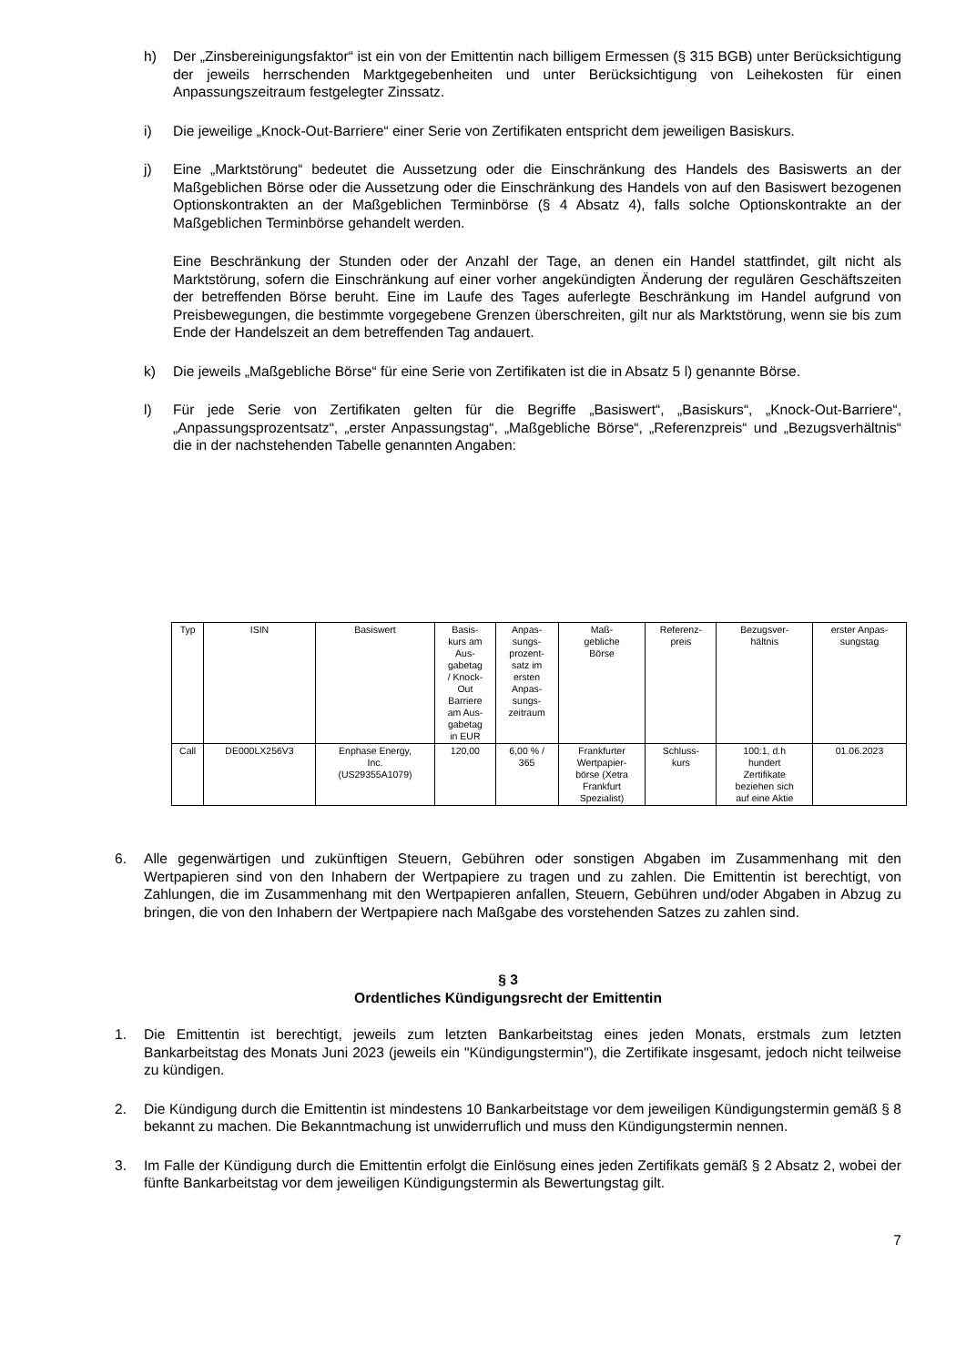h) Der „Zinsbereinigungsfaktor“ ist ein von der Emittentin nach billigem Ermessen (§ 315 BGB) unter Berücksichtigung der jeweils herrschenden Marktgegebenheiten und unter Berücksichtigung von Leihekosten für einen Anpassungszeitraum festgelegter Zinssatz.
i) Die jeweilige „Knock-Out-Barriere“ einer Serie von Zertifikaten entspricht dem jeweiligen Basiskurs.
j) Eine „Marktstörung“ bedeutet die Aussetzung oder die Einschränkung des Handels des Basiswerts an der Maßgeblichen Börse oder die Aussetzung oder die Einschränkung des Handels von auf den Basiswert bezogenen Optionskontrakten an der Maßgeblichen Terminbörse (§ 4 Absatz 4), falls solche Optionskontrakte an der Maßgeblichen Terminbörse gehandelt werden.
Eine Beschränkung der Stunden oder der Anzahl der Tage, an denen ein Handel stattfindet, gilt nicht als Marktstörung, sofern die Einschränkung auf einer vorher angekündigten Änderung der regulären Geschäftszeiten der betreffenden Börse beruht. Eine im Laufe des Tages auferlegte Beschränkung im Handel aufgrund von Preisbewegungen, die bestimmte vorgegebene Grenzen überschreiten, gilt nur als Marktstörung, wenn sie bis zum Ende der Handelszeit an dem betreffenden Tag andauert.
k) Die jeweils „Maßgebliche Börse“ für eine Serie von Zertifikaten ist die in Absatz 5 l) genannte Börse.
l) Für jede Serie von Zertifikaten gelten für die Begriffe „Basiswert“, „Basiskurs“, „Knock-Out-Barriere“, „Anpassungsprozentsatz“, „erster Anpassungstag“, „Maßgebliche Börse“, „Referenzpreis“ und „Bezugsverhältnis“ die in der nachstehenden Tabelle genannten Angaben:
| Typ | ISIN | Basiswert | Basis- kurs am Aus- gabetag / Knock- Out Barriere am Aus- gabetag in EUR | Anpas- sungs- prozent- satz im ersten Anpas- sungs- zeitraum | Maß- gebliche Börse | Referenz- preis | Bezugsver- hältnis | erster Anpas- sungstag |
| Call | DE000LX256V3 | Enphase Energy, Inc. (US29355A1079) | 120,00 | 6,00 % / 365 | Frankfurter Wertpapier- börse (Xetra Frankfurt Spezialist) | Schluss- kurs | 100:1, d.h hundert Zertifikate beziehen sich auf eine Aktie | 01.06.2023 |
6. Alle gegenwärtigen und zukünftigen Steuern, Gebühren oder sonstigen Abgaben im Zusammenhang mit den Wertpapieren sind von den Inhabern der Wertpapiere zu tragen und zu zahlen. Die Emittentin ist berechtigt, von Zahlungen, die im Zusammenhang mit den Wertpapieren anfallen, Steuern, Gebühren und/oder Abgaben in Abzug zu bringen, die von den Inhabern der Wertpapiere nach Maßgabe des vorstehenden Satzes zu zahlen sind.
§ 3
Ordentliches Kündigungsrecht der Emittentin
1. Die Emittentin ist berechtigt, jeweils zum letzten Bankarbeitstag eines jeden Monats, erstmals zum letzten Bankarbeitstag des Monats Juni 2023 (jeweils ein "Kündigungstermin"), die Zertifikate insgesamt, jedoch nicht teilweise zu kündigen.
2. Die Kündigung durch die Emittentin ist mindestens 10 Bankarbeitstage vor dem jeweiligen Kündigungstermin gemäß § 8 bekannt zu machen. Die Bekanntmachung ist unwiderruflich und muss den Kündigungstermin nennen.
3. Im Falle der Kündigung durch die Emittentin erfolgt die Einlösung eines jeden Zertifikats gemäß § 2 Absatz 2, wobei der fünfte Bankarbeitstag vor dem jeweiligen Kündigungstermin als Bewertungstag gilt.
7